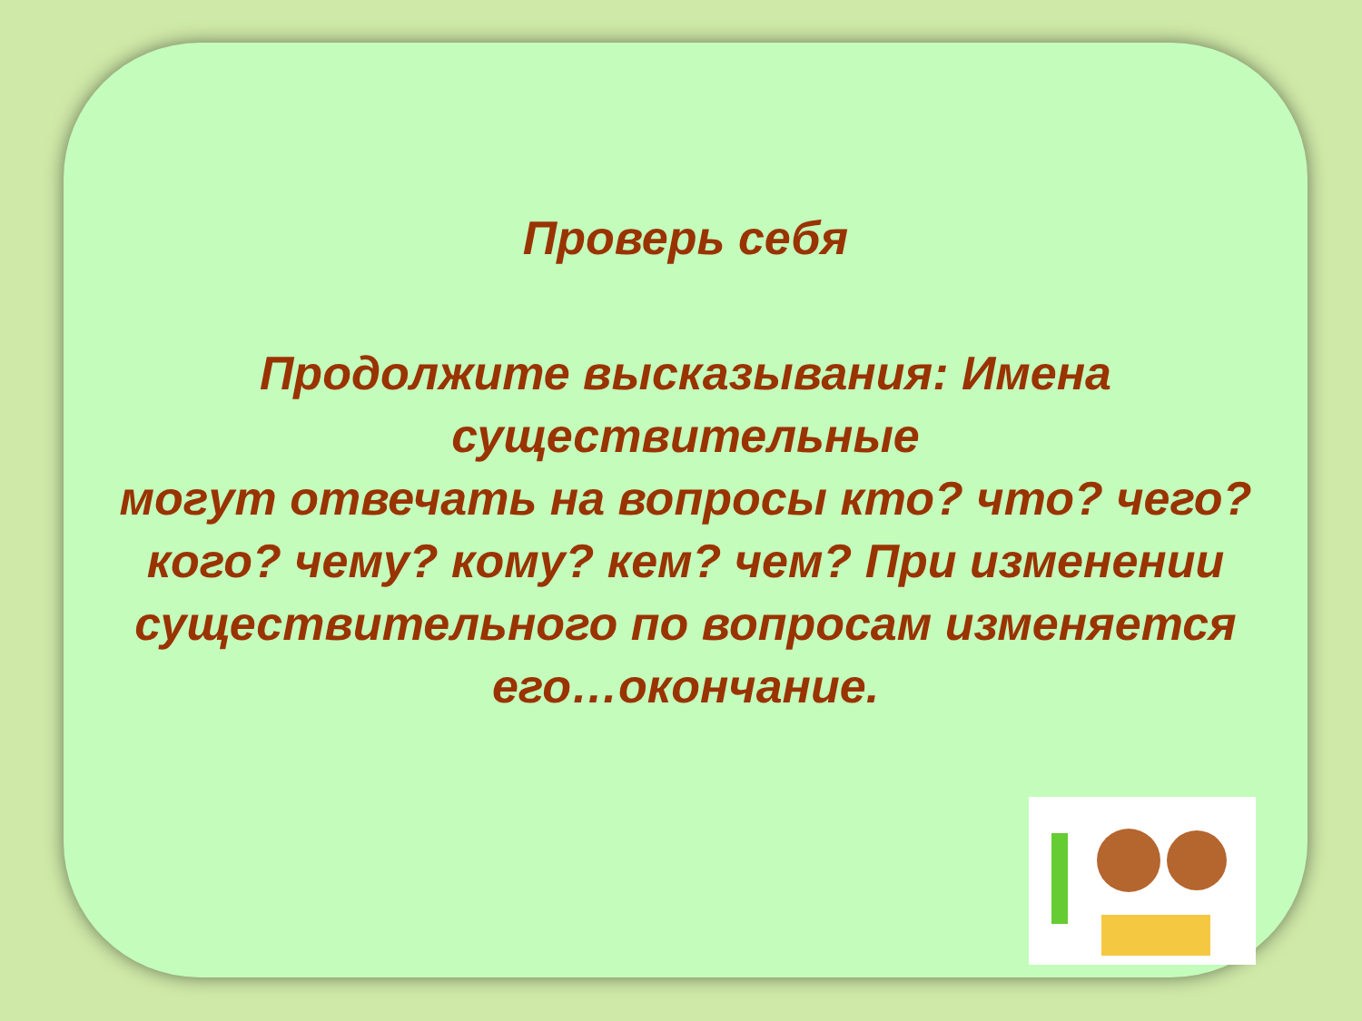Проверь себя
Продолжите высказывания: Имена существительные
могут отвечать на вопросы кто? что? чего? кого? чему? кому? кем? чем? При изменении существительного по вопросам изменяется его…окончание.